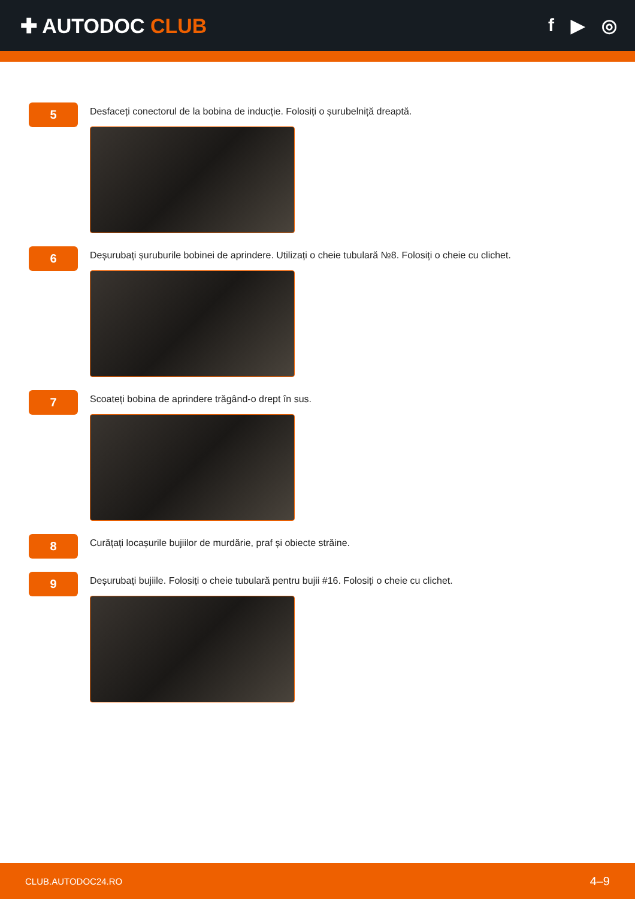✚ AUTODOC CLUB f ▶ ◎
5
Desfaceți conectorul de la bobina de inducție. Folosiți o șurubelniță dreaptă.
6
Deșurubați șuruburile bobinei de aprindere. Utilizați o cheie tubulară №8. Folosiți o cheie cu clichet.
7
Scoateți bobina de aprindere trăgând-o drept în sus.
8
Curățați locașurile bujiilor de murdărie, praf și obiecte străine.
9
Deșurubați bujiile. Folosiți o cheie tubulară pentru bujii #16. Folosiți o cheie cu clichet.
CLUB.AUTODOC24.RO 4–9